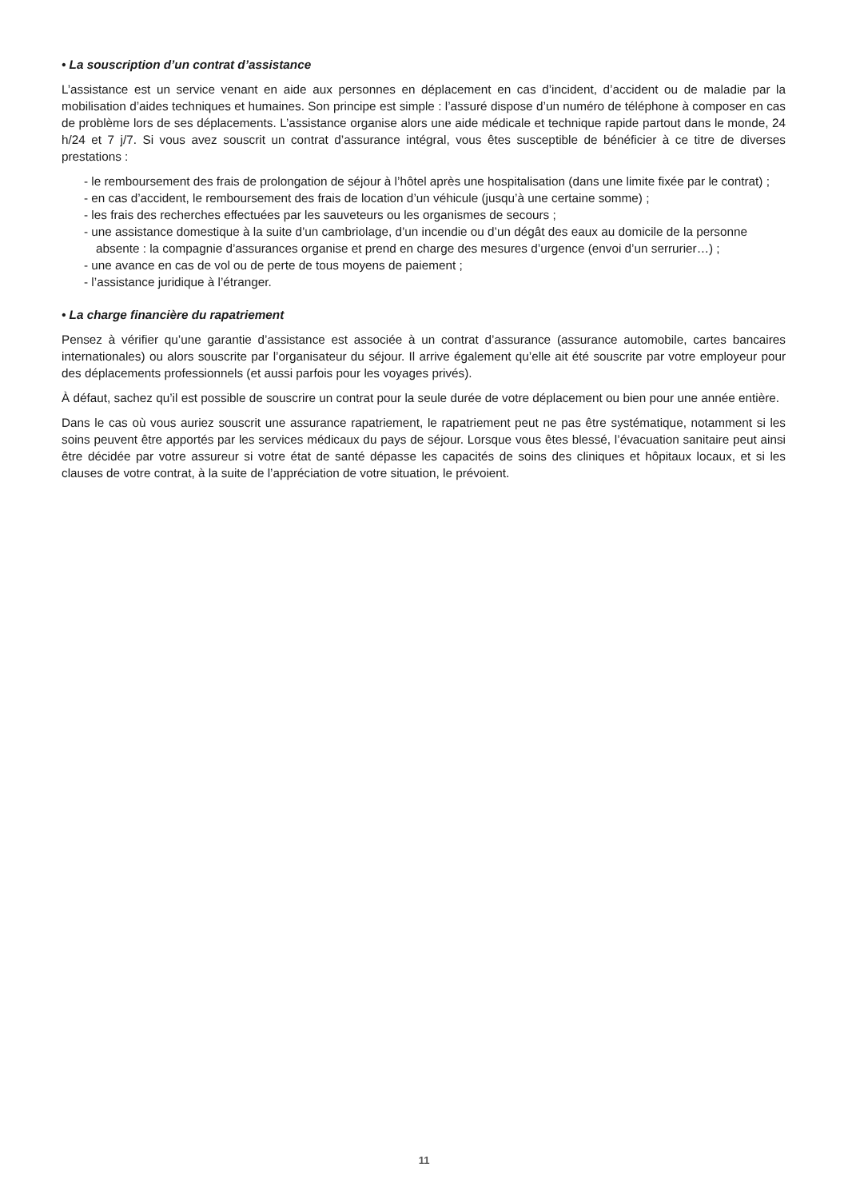• La souscription d’un contrat d’assistance
L’assistance est un service venant en aide aux personnes en déplacement en cas d’incident, d’accident ou de maladie par la mobilisation d’aides techniques et humaines. Son principe est simple : l’assuré dispose d’un numéro de téléphone à composer en cas de problème lors de ses déplacements. L’assistance organise alors une aide médicale et technique rapide partout dans le monde, 24 h/24 et 7 j/7. Si vous avez souscrit un contrat d’assurance intégral, vous êtes susceptible de bénéficier à ce titre de diverses prestations :
- le remboursement des frais de prolongation de séjour à l’hôtel après une hospitalisation (dans une limite fixée par le contrat) ;
- en cas d’accident, le remboursement des frais de location d’un véhicule (jusqu’à une certaine somme) ;
- les frais des recherches effectuées par les sauveteurs ou les organismes de secours ;
- une assistance domestique à la suite d’un cambriolage, d’un incendie ou d’un dégât des eaux au domicile de la personne absente : la compagnie d’assurances organise et prend en charge des mesures d’urgence (envoi d’un serrurier…) ;
- une avance en cas de vol ou de perte de tous moyens de paiement ;
- l’assistance juridique à l’étranger.
• La charge financière du rapatriement
Pensez à vérifier qu’une garantie d’assistance est associée à un contrat d’assurance (assurance automobile, cartes bancaires internationales) ou alors souscrite par l’organisateur du séjour. Il arrive également qu’elle ait été souscrite par votre employeur pour des déplacements professionnels (et aussi parfois pour les voyages privés).
À défaut, sachez qu’il est possible de souscrire un contrat pour la seule durée de votre déplacement ou bien pour une année entière.
Dans le cas où vous auriez souscrit une assurance rapatriement, le rapatriement peut ne pas être systématique, notamment si les soins peuvent être apportés par les services médicaux du pays de séjour. Lorsque vous êtes blessé, l’évacuation sanitaire peut ainsi être décidée par votre assureur si votre état de santé dépasse les capacités de soins des cliniques et hôpitaux locaux, et si les clauses de votre contrat, à la suite de l’appréciation de votre situation, le prévoient.
11